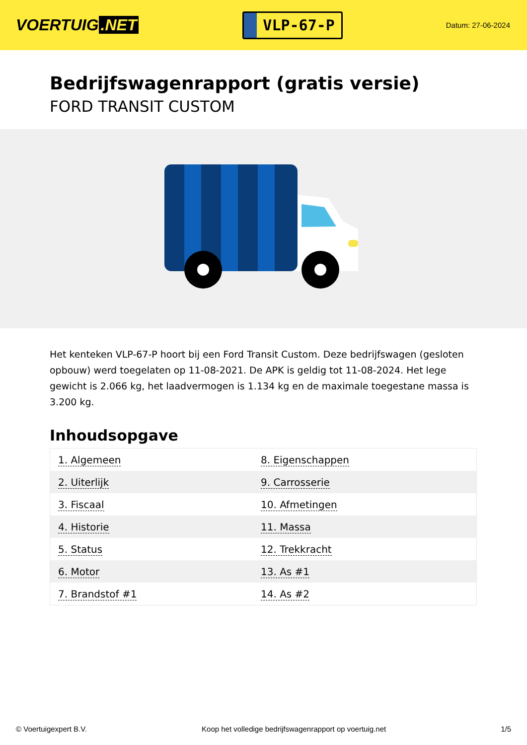VOERTUIG.NET
VLP-67-P
Datum: 27-06-2024
Bedrijfswagenrapport (gratis versie)
FORD TRANSIT CUSTOM
Het kenteken VLP-67-P hoort bij een Ford Transit Custom. Deze bedrijfswagen (gesloten opbouw) werd toegelaten op 11-08-2021. De APK is geldig tot 11-08-2024. Het lege gewicht is 2.066 kg, het laadvermogen is 1.134 kg en de maximale toegestane massa is 3.200 kg.
Inhoudsopgave
| 1. Algemeen | 8. Eigenschappen |
| 2. Uiterlijk | 9. Carrosserie |
| 3. Fiscaal | 10. Afmetingen |
| 4. Historie | 11. Massa |
| 5. Status | 12. Trekkracht |
| 6. Motor | 13. As #1 |
| 7. Brandstof #1 | 14. As #2 |
© Voertuigexpert B.V. Koop het volledige bedrijfswagenrapport op voertuig.net 1/5